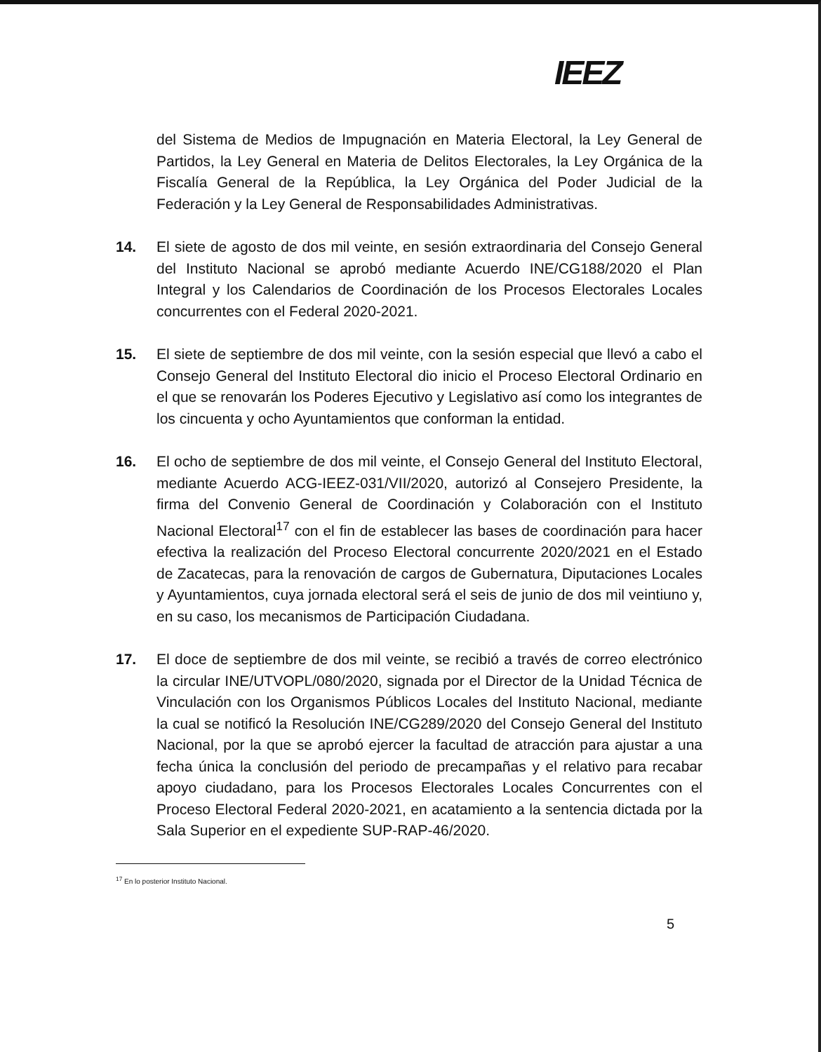IEEZ
del Sistema de Medios de Impugnación en Materia Electoral, la Ley General de Partidos, la Ley General en Materia de Delitos Electorales, la Ley Orgánica de la Fiscalía General de la República, la Ley Orgánica del Poder Judicial de la Federación y la Ley General de Responsabilidades Administrativas.
14. El siete de agosto de dos mil veinte, en sesión extraordinaria del Consejo General del Instituto Nacional se aprobó mediante Acuerdo INE/CG188/2020 el Plan Integral y los Calendarios de Coordinación de los Procesos Electorales Locales concurrentes con el Federal 2020-2021.
15. El siete de septiembre de dos mil veinte, con la sesión especial que llevó a cabo el Consejo General del Instituto Electoral dio inicio el Proceso Electoral Ordinario en el que se renovarán los Poderes Ejecutivo y Legislativo así como los integrantes de los cincuenta y ocho Ayuntamientos que conforman la entidad.
16. El ocho de septiembre de dos mil veinte, el Consejo General del Instituto Electoral, mediante Acuerdo ACG-IEEZ-031/VII/2020, autorizó al Consejero Presidente, la firma del Convenio General de Coordinación y Colaboración con el Instituto Nacional Electoral<sup>17</sup> con el fin de establecer las bases de coordinación para hacer efectiva la realización del Proceso Electoral concurrente 2020/2021 en el Estado de Zacatecas, para la renovación de cargos de Gubernatura, Diputaciones Locales y Ayuntamientos, cuya jornada electoral será el seis de junio de dos mil veintiuno y, en su caso, los mecanismos de Participación Ciudadana.
17. El doce de septiembre de dos mil veinte, se recibió a través de correo electrónico la circular INE/UTVOPL/080/2020, signada por el Director de la Unidad Técnica de Vinculación con los Organismos Públicos Locales del Instituto Nacional, mediante la cual se notificó la Resolución INE/CG289/2020 del Consejo General del Instituto Nacional, por la que se aprobó ejercer la facultad de atracción para ajustar a una fecha única la conclusión del periodo de precampañas y el relativo para recabar apoyo ciudadano, para los Procesos Electorales Locales Concurrentes con el Proceso Electoral Federal 2020-2021, en acatamiento a la sentencia dictada por la Sala Superior en el expediente SUP-RAP-46/2020.
<sup>17</sup> En lo posterior Instituto Nacional.
5